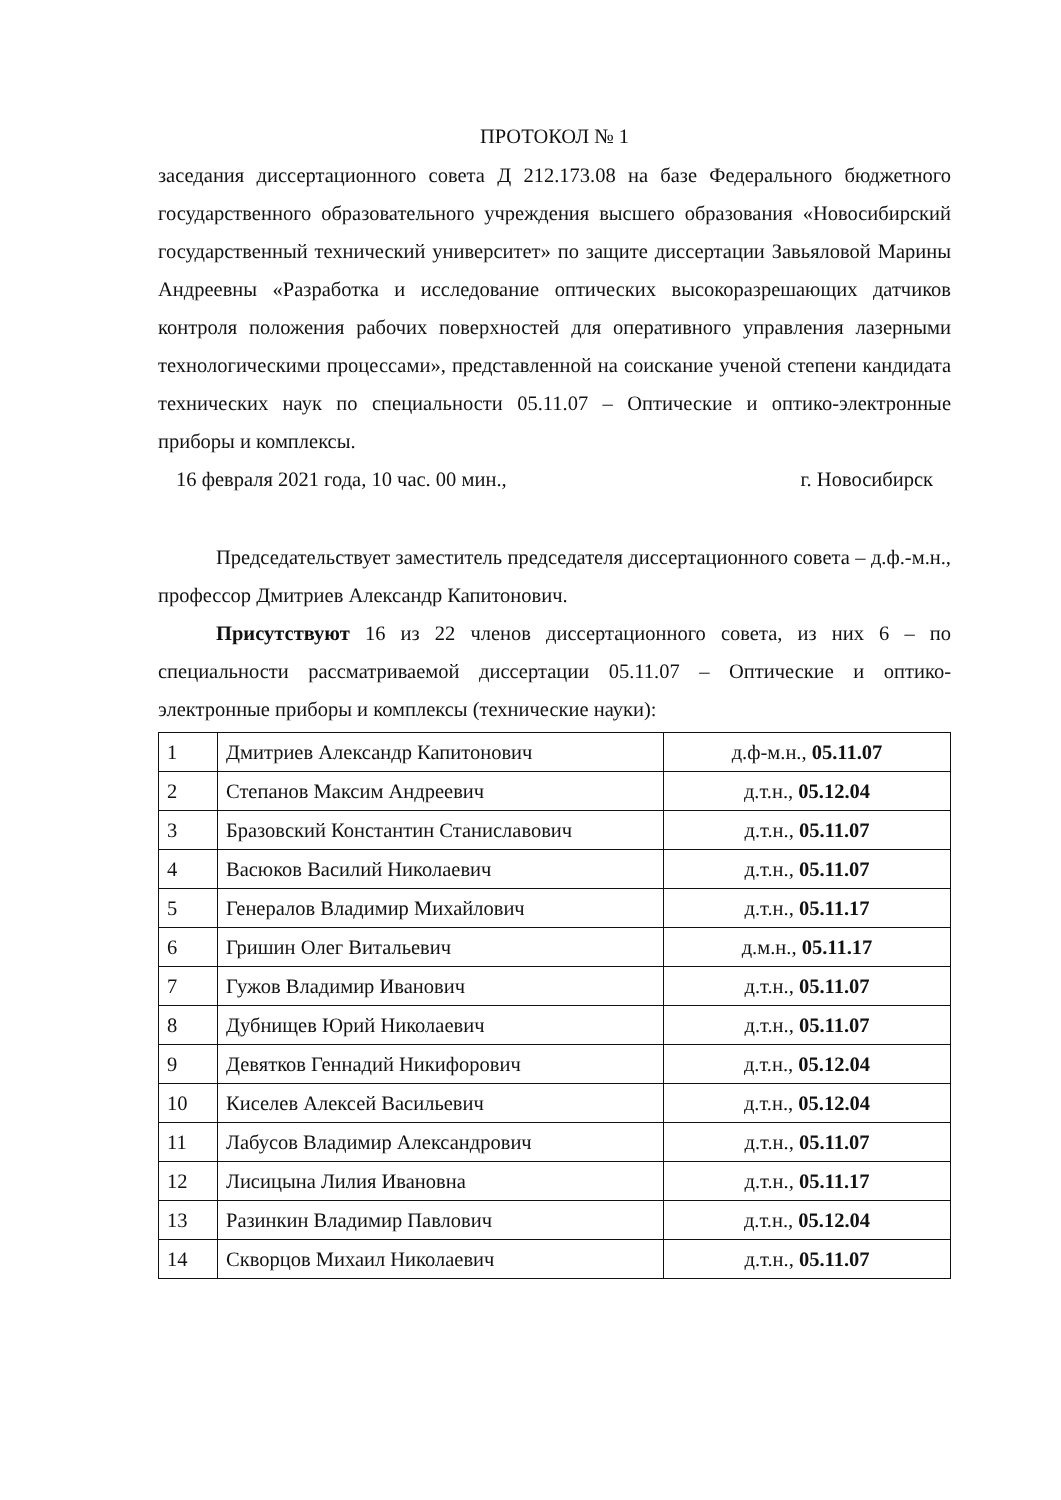ПРОТОКОЛ № 1
заседания диссертационного совета Д 212.173.08 на базе Федерального бюджетного государственного образовательного учреждения высшего образования «Новосибирский государственный технический университет» по защите диссертации Завьяловой Марины Андреевны «Разработка и исследование оптических высокоразрешающих датчиков контроля положения рабочих поверхностей для оперативного управления лазерными технологическими процессами», представленной на соискание ученой степени кандидата технических наук по специальности 05.11.07 – Оптические и оптико-электронные приборы и комплексы.
16 февраля 2021 года, 10 час. 00 мин., г. Новосибирск
Председательствует заместитель председателя диссертационного совета – д.ф.-м.н., профессор Дмитриев Александр Капитонович.
Присутствуют 16 из 22 членов диссертационного совета, из них 6 – по специальности рассматриваемой диссертации 05.11.07 – Оптические и оптико-электронные приборы и комплексы (технические науки):
| 1 | Дмитриев Александр Капитонович | д.ф-м.н., 05.11.07 |
| 2 | Степанов Максим Андреевич | д.т.н., 05.12.04 |
| 3 | Бразовский Константин Станиславович | д.т.н., 05.11.07 |
| 4 | Васюков Василий Николаевич | д.т.н., 05.11.07 |
| 5 | Генералов Владимир Михайлович | д.т.н., 05.11.17 |
| 6 | Гришин Олег Витальевич | д.м.н., 05.11.17 |
| 7 | Гужов Владимир Иванович | д.т.н., 05.11.07 |
| 8 | Дубнищев Юрий Николаевич | д.т.н., 05.11.07 |
| 9 | Девятков Геннадий Никифорович | д.т.н., 05.12.04 |
| 10 | Киселев Алексей Васильевич | д.т.н., 05.12.04 |
| 11 | Лабусов Владимир Александрович | д.т.н., 05.11.07 |
| 12 | Лисицына Лилия Ивановна | д.т.н., 05.11.17 |
| 13 | Разинкин Владимир Павлович | д.т.н., 05.12.04 |
| 14 | Скворцов Михаил Николаевич | д.т.н., 05.11.07 |